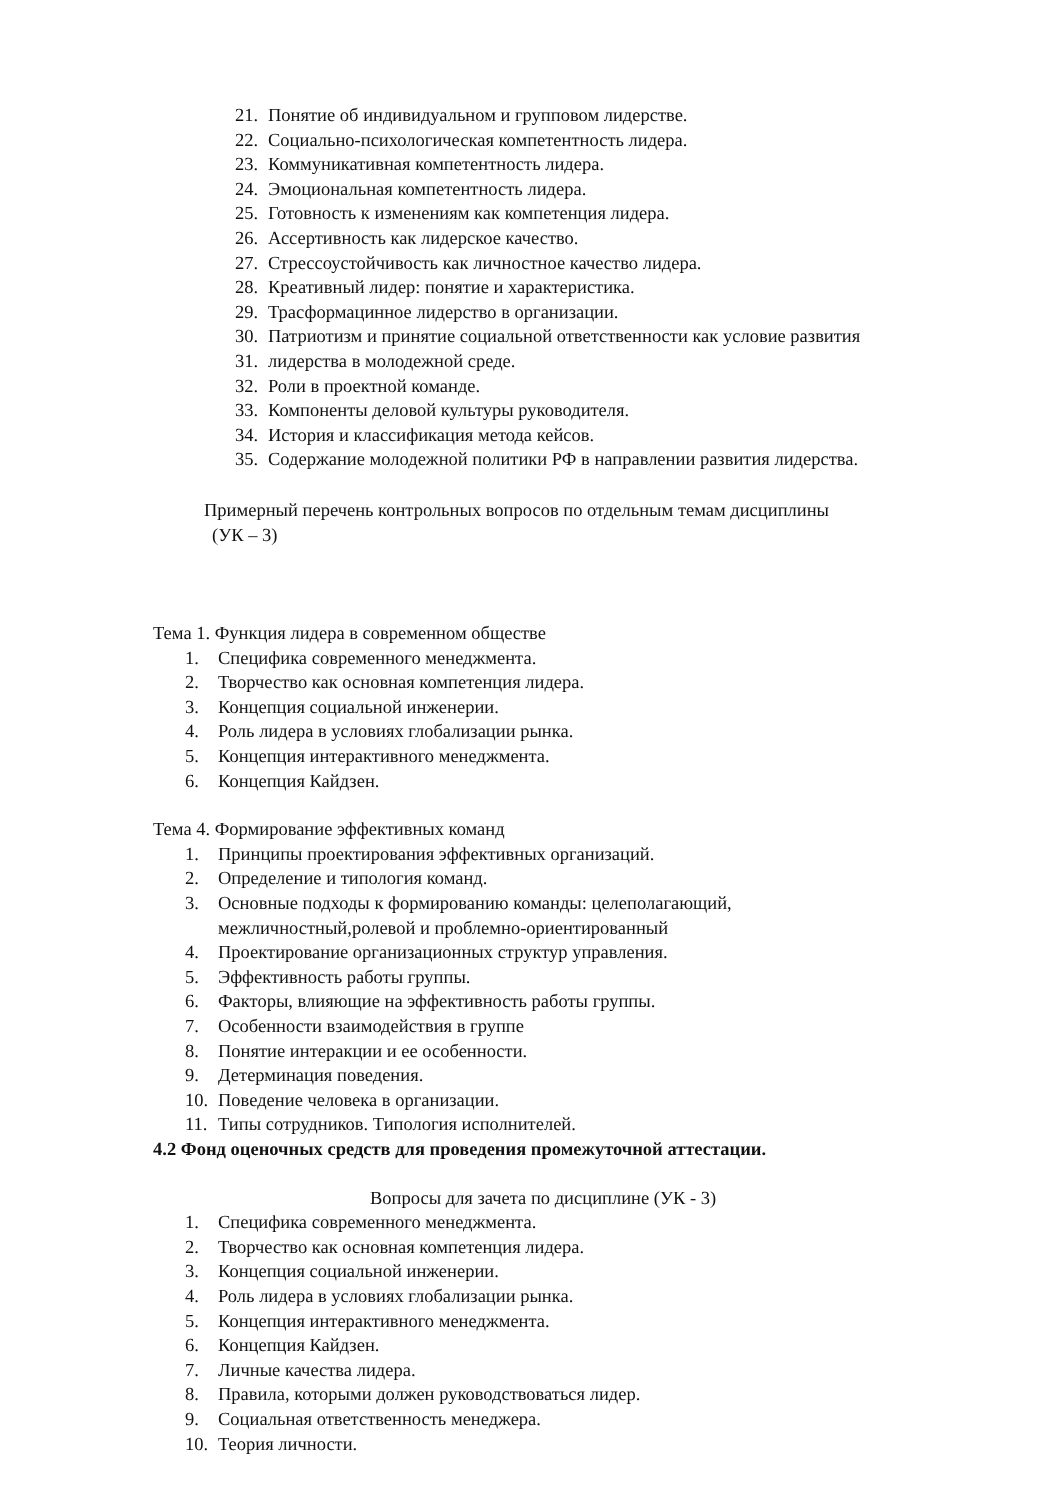21. Понятие об индивидуальном и групповом лидерстве.
22. Социально-психологическая компетентность лидера.
23. Коммуникативная компетентность лидера.
24. Эмоциональная компетентность лидера.
25. Готовность к изменениям как компетенция лидера.
26. Ассертивность как лидерское качество.
27. Стрессоустойчивость как личностное качество лидера.
28. Креативный лидер: понятие и характеристика.
29. Трасформацинное лидерство в организации.
30. Патриотизм и принятие социальной ответственности как условие развития
31. лидерства в молодежной среде.
32. Роли в проектной команде.
33. Компоненты деловой культуры руководителя.
34. История и классификация метода кейсов.
35. Содержание молодежной политики РФ в направлении развития лидерства.
Примерный перечень контрольных вопросов по отдельным темам дисциплины
(УК – 3)
Тема 1. Функция лидера в современном обществе
1. Специфика современного менеджмента.
2. Творчество как основная компетенция лидера.
3. Концепция социальной инженерии.
4. Роль лидера в условиях глобализации рынка.
5. Концепция интерактивного менеджмента.
6. Концепция Кайдзен.
Тема 4. Формирование эффективных команд
1. Принципы проектирования эффективных организаций.
2. Определение и типология команд.
3. Основные подходы к формированию команды: целеполагающий,
межличностный,ролевой и проблемно-ориентированный
4. Проектирование организационных структур управления.
5. Эффективность работы группы.
6. Факторы, влияющие на эффективность работы группы.
7. Особенности взаимодействия в группе
8. Понятие интеракции и ее особенности.
9. Детерминация поведения.
10. Поведение человека в организации.
11. Типы сотрудников. Типология исполнителей.
4.2 Фонд оценочных средств для проведения промежуточной аттестации.
Вопросы для зачета по дисциплине (УК - 3)
1. Специфика современного менеджмента.
2. Творчество как основная компетенция лидера.
3. Концепция социальной инженерии.
4. Роль лидера в условиях глобализации рынка.
5. Концепция интерактивного менеджмента.
6. Концепция Кайдзен.
7. Личные качества лидера.
8. Правила, которыми должен руководствоваться лидер.
9. Социальная ответственность менеджера.
10. Теория личности.